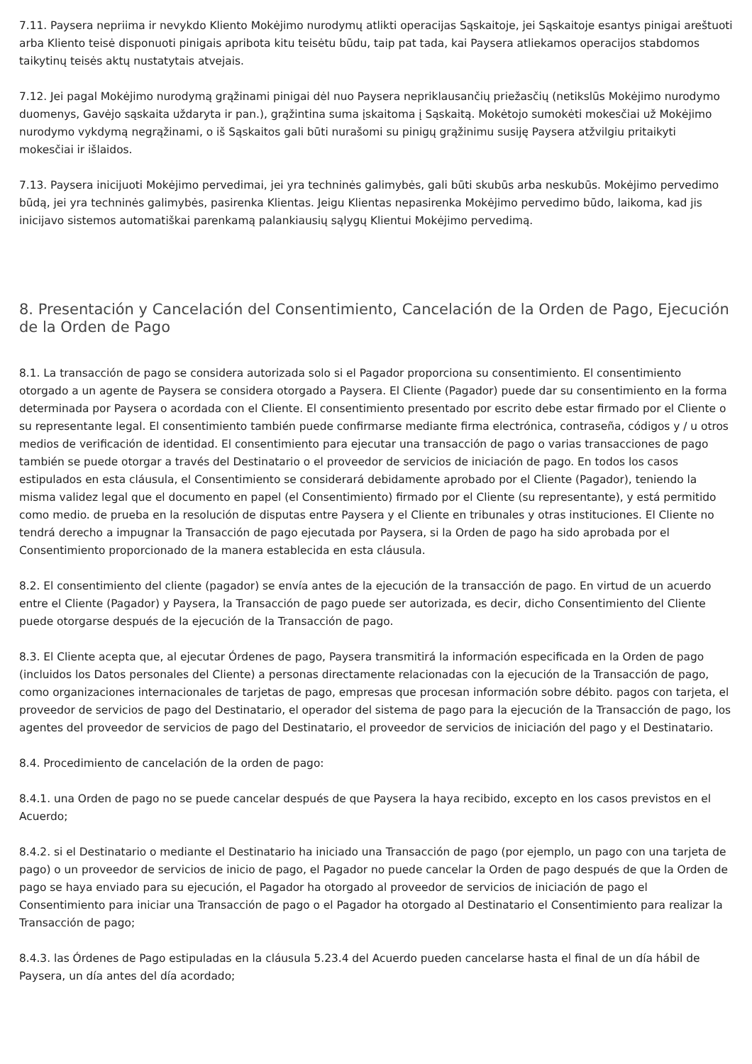7.11. Paysera nepriima ir nevykdo Kliento Mokėjimo nurodymų atlikti operacijas Sąskaitoje, jei Sąskaitoje esantys pinigai areštuoti arba Kliento teisė disponuoti pinigais apribota kitu teisėtu būdu, taip pat tada, kai Paysera atliekamos operacijos stabdomos taikytinų teisės aktų nustatytais atvejais.
7.12. Jei pagal Mokėjimo nurodymą grąžinami pinigai dėl nuo Paysera nepriklausančių priežasčių (netikslūs Mokėjimo nurodymo duomenys, Gavėjo sąskaita uždaryta ir pan.), grąžintina suma įskaitoma į Sąskaitą. Mokėtojo sumokėti mokesčiai už Mokėjimo nurodymo vykdymą negrąžinami, o iš Sąskaitos gali būti nurašomi su pinigų grąžinimu susiję Paysera atžvilgiu pritaikyti mokesčiai ir išlaidos.
7.13. Paysera inicijuoti Mokėjimo pervedimai, jei yra techninės galimybės, gali būti skubūs arba neskubūs. Mokėjimo pervedimo būdą, jei yra techninės galimybės, pasirenka Klientas. Jeigu Klientas nepasirenka Mokėjimo pervedimo būdo, laikoma, kad jis inicijavo sistemos automatiškai parenkamą palankiausių sąlygų Klientui Mokėjimo pervedimą.
8. Presentación y Cancelación del Consentimiento, Cancelación de la Orden de Pago, Ejecución de la Orden de Pago
8.1. La transacción de pago se considera autorizada solo si el Pagador proporciona su consentimiento. El consentimiento otorgado a un agente de Paysera se considera otorgado a Paysera. El Cliente (Pagador) puede dar su consentimiento en la forma determinada por Paysera o acordada con el Cliente. El consentimiento presentado por escrito debe estar firmado por el Cliente o su representante legal. El consentimiento también puede confirmarse mediante firma electrónica, contraseña, códigos y / u otros medios de verificación de identidad. El consentimiento para ejecutar una transacción de pago o varias transacciones de pago también se puede otorgar a través del Destinatario o el proveedor de servicios de iniciación de pago. En todos los casos estipulados en esta cláusula, el Consentimiento se considerará debidamente aprobado por el Cliente (Pagador), teniendo la misma validez legal que el documento en papel (el Consentimiento) firmado por el Cliente (su representante), y está permitido como medio. de prueba en la resolución de disputas entre Paysera y el Cliente en tribunales y otras instituciones. El Cliente no tendrá derecho a impugnar la Transacción de pago ejecutada por Paysera, si la Orden de pago ha sido aprobada por el Consentimiento proporcionado de la manera establecida en esta cláusula.
8.2. El consentimiento del cliente (pagador) se envía antes de la ejecución de la transacción de pago. En virtud de un acuerdo entre el Cliente (Pagador) y Paysera, la Transacción de pago puede ser autorizada, es decir, dicho Consentimiento del Cliente puede otorgarse después de la ejecución de la Transacción de pago.
8.3. El Cliente acepta que, al ejecutar Órdenes de pago, Paysera transmitirá la información especificada en la Orden de pago (incluidos los Datos personales del Cliente) a personas directamente relacionadas con la ejecución de la Transacción de pago, como organizaciones internacionales de tarjetas de pago, empresas que procesan información sobre débito. pagos con tarjeta, el proveedor de servicios de pago del Destinatario, el operador del sistema de pago para la ejecución de la Transacción de pago, los agentes del proveedor de servicios de pago del Destinatario, el proveedor de servicios de iniciación del pago y el Destinatario.
8.4. Procedimiento de cancelación de la orden de pago:
8.4.1. una Orden de pago no se puede cancelar después de que Paysera la haya recibido, excepto en los casos previstos en el Acuerdo;
8.4.2. si el Destinatario o mediante el Destinatario ha iniciado una Transacción de pago (por ejemplo, un pago con una tarjeta de pago) o un proveedor de servicios de inicio de pago, el Pagador no puede cancelar la Orden de pago después de que la Orden de pago se haya enviado para su ejecución, el Pagador ha otorgado al proveedor de servicios de iniciación de pago el Consentimiento para iniciar una Transacción de pago o el Pagador ha otorgado al Destinatario el Consentimiento para realizar la Transacción de pago;
8.4.3. las Órdenes de Pago estipuladas en la cláusula 5.23.4 del Acuerdo pueden cancelarse hasta el final de un día hábil de Paysera, un día antes del día acordado;